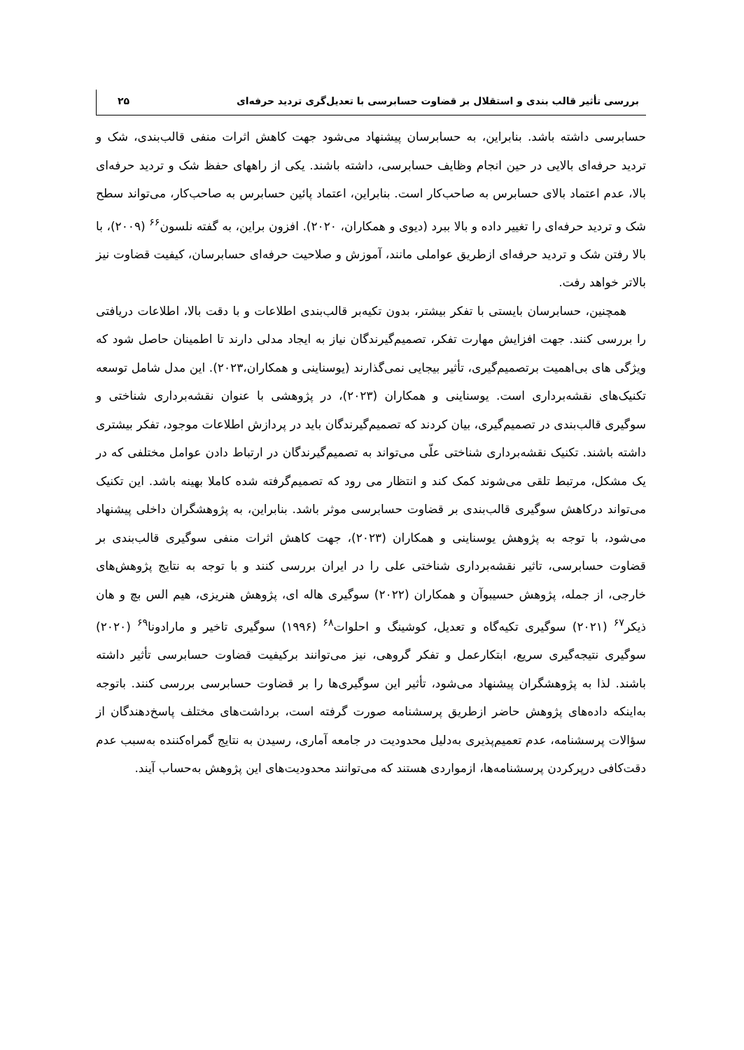بررسی تأثیر قالب بندی و استقلال بر قضاوت حسابرسی با تعدیل‌گری تردید حرفه‌ای ۲۵
حسابرسی داشته باشد. بنابراین، به حسابرسان پیشنهاد می‌شود جهت کاهش اثرات منفی قالب‌بندی، شک و تردید حرفه‌ای بالایی در حین انجام وظایف حسابرسی، داشته باشند. یکی از راههای حفظ شک و تردید حرفه‌ای بالا، عدم اعتماد بالای حسابرس به صاحب‌کار است. بنابراین، اعتماد پائین حسابرس به صاحب‌کار، می‌تواند سطح شک و تردید حرفه‌ای را تغییر داده و بالا ببرد (دیوی و همکاران، ۲۰۲۰). افزون براین، به گفته نلسون<sup>۶۶</sup> (۲۰۰۹)، با بالا رفتن شک و تردید حرفه‌ای ازطریق عواملی مانند، آموزش و صلاحیت حرفه‌ای حسابرسان، کیفیت قضاوت نیز بالاتر خواهد رفت.
همچنین، حسابرسان بایستی با تفکر بیشتر، بدون تکیه‌بر قالب‌بندی اطلاعات و با دقت بالا، اطلاعات دریافتی را بررسی کنند. جهت افزایش مهارت تفکر، تصمیم‌گیرندگان نیاز به ایجاد مدلی دارند تا اطمینان حاصل شود که ویژگی های بی‌اهمیت برتصمیم‌گیری، تأثیر بیجایی نمی‌گذارند (یوسناینی و همکاران،۲۰۲۳). این مدل شامل توسعه تکنیک‌های نقشه‌برداری است. یوسناینی و همکاران (۲۰۲۳)، در پژوهشی با عنوان نقشه‌برداری شناختی و سوگیری قالب‌بندی در تصمیم‌گیری، بیان کردند که تصمیم‌گیرندگان باید در پردازش اطلاعات موجود، تفکر بیشتری داشته باشند. تکنیک نقشه‌برداری شناختی علّی می‌تواند به تصمیم‌گیرندگان در ارتباط دادن عوامل مختلفی که در یک مشکل، مرتبط تلقی می‌شوند کمک کند و انتظار می رود که تصمیم‌گرفته شده کاملا بهینه باشد. این تکنیک می‌تواند درکاهش سوگیری قالب‌بندی بر قضاوت حسابرسی موثر باشد. بنابراین، به پژوهشگران داخلی پیشنهاد می‌شود، با توجه به پژوهش یوسناینی و همکاران (۲۰۲۳)، جهت کاهش اثرات منفی سوگیری قالب‌بندی بر قضاوت حسابرسی، تاثیر نقشه‌برداری شناختی علی را در ایران بررسی کنند و با توجه به نتایج پژوهش‌های خارجی، از جمله، پژوهش حسیبوآن و همکاران (۲۰۲۲) سوگیری هاله ای، پژوهش هنریزی، هیم الس بچ و هان ذیکر<sup>۶۷</sup> (۲۰۲۱) سوگیری تکیه‌گاه و تعدیل، کوشینگ و احلوات<sup>۶۸</sup> (۱۹۹۶) سوگیری تاخیر و مارادونا<sup>۶۹</sup> (۲۰۲۰) سوگیری نتیجه‌گیری سریع، ابتکارعمل و تفکر گروهی، نیز می‌توانند برکیفیت قضاوت حسابرسی تأثیر داشته باشند. لذا به پژوهشگران پیشنهاد می‌شود، تأثیر این سوگیری‌ها را بر قضاوت حسابرسی بررسی کنند. باتوجه به‌اینکه داده‌های پژوهش حاضر ازطریق پرسشنامه صورت گرفته است، برداشت‌های مختلف پاسخ‌دهندگان از سؤالات پرسشنامه، عدم تعمیم‌پذیری به‌دلیل محدودیت در جامعه آماری، رسیدن به نتایج گمراه‌کننده به‌سبب عدم دقت‌کافی درپرکردن پرسشنامه‌ها، ازمواردی هستند که می‌توانند محدودیت‌های این پژوهش به‌حساب آیند.